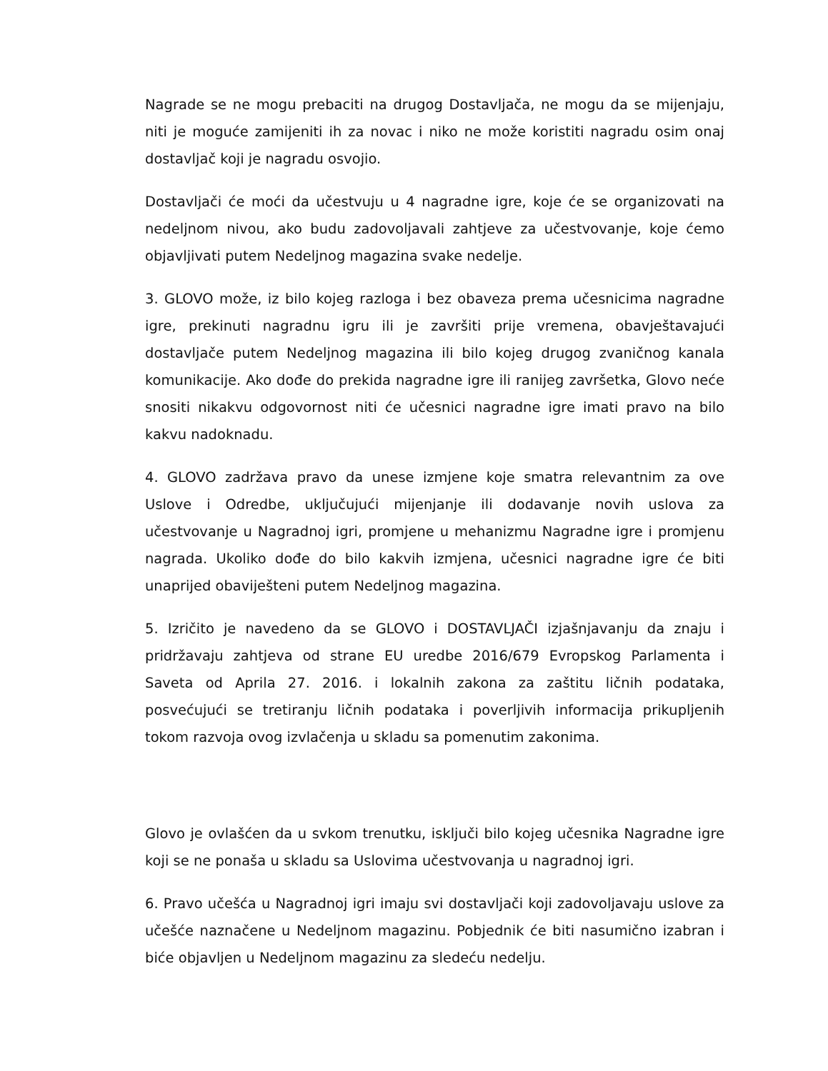Nagrade se ne mogu prebaciti na drugog Dostavljača, ne mogu da se mijenjaju, niti je moguće zamijeniti ih za novac i niko ne može koristiti nagradu osim onaj dostavljač koji je nagradu osvojio.
Dostavljači će moći da učestvuju u 4 nagradne igre, koje će se organizovati na nedeljnom nivou, ako budu zadovoljavali zahtjeve za učestvovanje, koje ćemo objavljivati putem Nedeljnog magazina svake nedelje.
3. GLOVO može, iz bilo kojeg razloga i bez obaveza prema učesnicima nagradne igre, prekinuti nagradnu igru ili je završiti prije vremena, obavještavajući dostavljače putem Nedeljnog magazina ili bilo kojeg drugog zvaničnog kanala komunikacije. Ako dođe do prekida nagradne igre ili ranijeg završetka, Glovo neće snositi nikakvu odgovornost niti će učesnici nagradne igre imati pravo na bilo kakvu nadoknadu.
4. GLOVO zadržava pravo da unese izmjene koje smatra relevantnim za ove Uslove i Odredbe, uključujući mijenjanje ili dodavanje novih uslova za učestvovanje u Nagradnoj igri, promjene u mehanizmu Nagradne igre i promjenu nagrada. Ukoliko dođe do bilo kakvih izmjena, učesnici nagradne igre će biti unaprijed obaviješteni putem Nedeljnog magazina.
5. Izričito je navedeno da se GLOVO i DOSTAVLJAČI izjašnjavanju da znaju i pridržavaju zahtjeva od strane EU uredbe 2016/679 Evropskog Parlamenta i Saveta od Aprila 27. 2016. i lokalnih zakona za zaštitu ličnih podataka, posvećujući se tretiranju ličnih podataka i poverljivih informacija prikupljenih tokom razvoja ovog izvlačenja u skladu sa pomenutim zakonima.
Glovo je ovlašćen da u svkom trenutku, isključi bilo kojeg učesnika Nagradne igre koji se ne ponaša u skladu sa Uslovima učestvovanja u nagradnoj igri.
6. Pravo učešća u Nagradnoj igri imaju svi dostavljači koji zadovoljavaju uslove za učešće naznačene u Nedeljnom magazinu. Pobjednik će biti nasumično izabran i biće objavljen u Nedeljnom magazinu za sledeću nedelju.